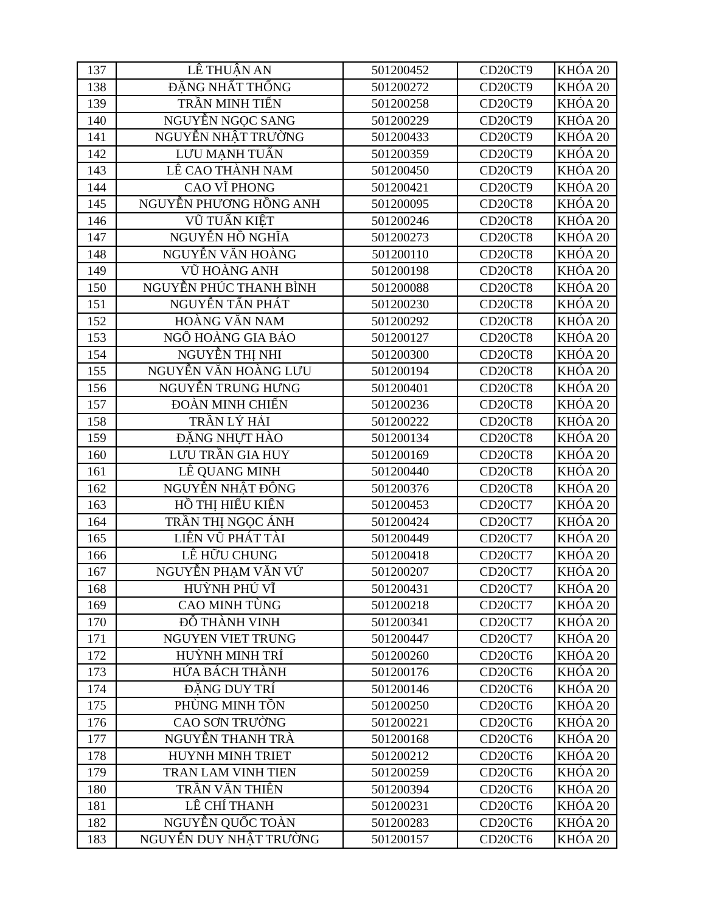| 137 | LÊ THUẬN AN | 501200452 | CD20CT9 | KHÓA 20 |
| 138 | ĐẶNG NHẤT THỐNG | 501200272 | CD20CT9 | KHÓA 20 |
| 139 | TRẦN MINH TIẾN | 501200258 | CD20CT9 | KHÓA 20 |
| 140 | NGUYỄN NGỌC SANG | 501200229 | CD20CT9 | KHÓA 20 |
| 141 | NGUYỄN NHẬT TRƯỜNG | 501200433 | CD20CT9 | KHÓA 20 |
| 142 | LƯU MẠNH TUẤN | 501200359 | CD20CT9 | KHÓA 20 |
| 143 | LÊ CAO THÀNH NAM | 501200450 | CD20CT9 | KHÓA 20 |
| 144 | CAO VĨ PHONG | 501200421 | CD20CT9 | KHÓA 20 |
| 145 | NGUYỄN PHƯƠNG HỒNG ANH | 501200095 | CD20CT8 | KHÓA 20 |
| 146 | VŨ TUẤN KIỆT | 501200246 | CD20CT8 | KHÓA 20 |
| 147 | NGUYỄN HỒ NGHĨA | 501200273 | CD20CT8 | KHÓA 20 |
| 148 | NGUYỄN VĂN HOÀNG | 501200110 | CD20CT8 | KHÓA 20 |
| 149 | VŨ HOÀNG ANH | 501200198 | CD20CT8 | KHÓA 20 |
| 150 | NGUYỄN PHÚC THANH BÌNH | 501200088 | CD20CT8 | KHÓA 20 |
| 151 | NGUYỄN TẤN PHÁT | 501200230 | CD20CT8 | KHÓA 20 |
| 152 | HOÀNG VĂN NAM | 501200292 | CD20CT8 | KHÓA 20 |
| 153 | NGÔ HOÀNG GIA BẢO | 501200127 | CD20CT8 | KHÓA 20 |
| 154 | NGUYỄN THỊ NHI | 501200300 | CD20CT8 | KHÓA 20 |
| 155 | NGUYỄN VĂN HOÀNG LƯU | 501200194 | CD20CT8 | KHÓA 20 |
| 156 | NGUYỄN TRUNG HƯNG | 501200401 | CD20CT8 | KHÓA 20 |
| 157 | ĐOÀN MINH CHIẾN | 501200236 | CD20CT8 | KHÓA 20 |
| 158 | TRẦN LÝ HẢI | 501200222 | CD20CT8 | KHÓA 20 |
| 159 | ĐẶNG NHỰT HÀO | 501200134 | CD20CT8 | KHÓA 20 |
| 160 | LƯU TRẦN GIA HUY | 501200169 | CD20CT8 | KHÓA 20 |
| 161 | LÊ QUANG MINH | 501200440 | CD20CT8 | KHÓA 20 |
| 162 | NGUYỄN NHẬT ĐÔNG | 501200376 | CD20CT8 | KHÓA 20 |
| 163 | HỒ THỊ HIẾU KIÊN | 501200453 | CD20CT7 | KHÓA 20 |
| 164 | TRẦN THỊ NGỌC ÁNH | 501200424 | CD20CT7 | KHÓA 20 |
| 165 | LIÊN VŨ PHÁT TÀI | 501200449 | CD20CT7 | KHÓA 20 |
| 166 | LÊ HỮU CHUNG | 501200418 | CD20CT7 | KHÓA 20 |
| 167 | NGUYỄN PHẠM VĂN VỬ | 501200207 | CD20CT7 | KHÓA 20 |
| 168 | HUỲNH PHÚ VĨ | 501200431 | CD20CT7 | KHÓA 20 |
| 169 | CAO MINH TÙNG | 501200218 | CD20CT7 | KHÓA 20 |
| 170 | ĐỖ THÀNH VINH | 501200341 | CD20CT7 | KHÓA 20 |
| 171 | NGUYEN VIET TRUNG | 501200447 | CD20CT7 | KHÓA 20 |
| 172 | HUỲNH MINH TRÍ | 501200260 | CD20CT6 | KHÓA 20 |
| 173 | HỨA BÁCH THÀNH | 501200176 | CD20CT6 | KHÓA 20 |
| 174 | ĐẶNG DUY TRÍ | 501200146 | CD20CT6 | KHÓA 20 |
| 175 | PHÙNG MINH TỒN | 501200250 | CD20CT6 | KHÓA 20 |
| 176 | CAO SƠN TRƯỜNG | 501200221 | CD20CT6 | KHÓA 20 |
| 177 | NGUYỄN THANH TRÀ | 501200168 | CD20CT6 | KHÓA 20 |
| 178 | HUYNH MINH TRIET | 501200212 | CD20CT6 | KHÓA 20 |
| 179 | TRAN LAM VINH TIEN | 501200259 | CD20CT6 | KHÓA 20 |
| 180 | TRẦN VĂN THIÊN | 501200394 | CD20CT6 | KHÓA 20 |
| 181 | LÊ CHÍ THANH | 501200231 | CD20CT6 | KHÓA 20 |
| 182 | NGUYỄN QUỐC TOÀN | 501200283 | CD20CT6 | KHÓA 20 |
| 183 | NGUYỄN DUY NHẬT TRƯỜNG | 501200157 | CD20CT6 | KHÓA 20 |